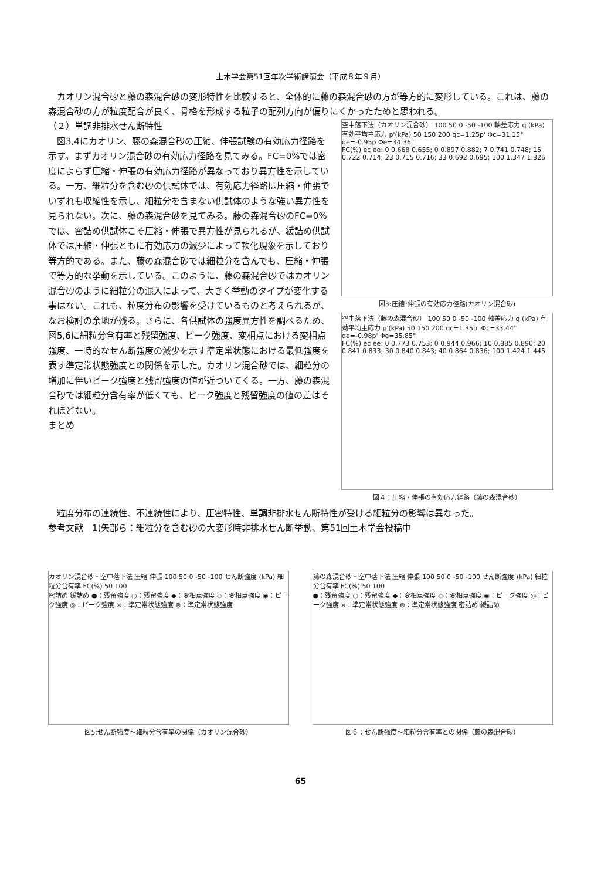土木学会第51回年次学術講演会（平成８年９月）
　カオリン混合砂と藤の森混合砂の変形特性を比較すると、全体的に藤の森混合砂の方が等方的に変形している。これは、藤の森混合砂の方が粒度配合が良く、骨格を形成する粒子の配列方向が偏りにくかったためと思われる。
（２）単調非排水せん断特性
　図3,4にカオリン、藤の森混合砂の圧縮、伸張試験の有効応力径路を示す。まずカオリン混合砂の有効応力径路を見てみる。FC=0%では密度によらず圧縮・伸張の有効応力径路が異なっており異方性を示している。一方、細粒分を含む砂の供試体では、有効応力径路は圧縮・伸張でいずれも収縮性を示し、細粒分を含まない供試体のような強い異方性を見られない。次に、藤の森混合砂を見てみる。藤の森混合砂のFC=0%では、密詰め供試体こそ圧縮・伸張で異方性が見られるが、緩詰め供試体では圧縮・伸張ともに有効応力の減少によって軟化現象を示しており等方的である。また、藤の森混合砂では細粒分を含んでも、圧縮・伸張で等方的な挙動を示している。このように、藤の森混合砂ではカオリン混合砂のように細粒分の混入によって、大きく挙動のタイプが変化する事はない。これも、粒度分布の影響を受けているものと考えられるが、なお検討の余地が残る。さらに、各供試体の強度異方性を調べるため、図5,6に細粒分含有率と残留強度、ピーク強度、変相点における変相点強度、一時的なせん断強度の減少を示す準定常状態における最低強度を表す準定常状態強度との関係を示した。カオリン混合砂では、細粒分の増加に伴いピーク強度と残留強度の値が近づいてくる。一方、藤の森混合砂では細粒分含有率が低くても、ピーク強度と残留強度の値の差はそれほどない。
まとめ
空中落下法（カオリン混合砂） 100 50 0 -50 -100 軸差応力 q (kPa) 有効平均主応力 p'(kPa) 50 150 200 qc=1.25p' Φc=31.15° qe=-0.95p Φe=34.36°
FC(%) ec ee: 0 0.668 0.655; 0 0.897 0.882; 7 0.741 0.748; 15 0.722 0.714; 23 0.715 0.716; 33 0.692 0.695; 100 1.347 1.326
図3:圧縮･伸張の有効応力径路(カオリン混合砂)
空中落下法（藤の森混合砂） 100 50 0 -50 -100 軸差応力 q (kPa) 有効平均主応力 p'(kPa) 50 150 200 qc=1.35p' Φc=33.44° qe=-0.98p' Φe=35.85°
FC(%) ec ee: 0 0.773 0.753; 0 0.944 0.966; 10 0.885 0.890; 20 0.841 0.833; 30 0.840 0.843; 40 0.864 0.836; 100 1.424 1.445
図４：圧縮・伸張の有効応力経路（藤の森混合砂）
　粒度分布の連続性、不連続性により、圧密特性、単調非排水せん断特性が受ける細粒分の影響は異なった。
参考文献　1)矢部ら：細粒分を含む砂の大変形時非排水せん断挙動、第51回土木学会投稿中
カオリン混合砂・空中落下法 圧縮 伸張 100 50 0 -50 -100 せん断強度 (kPa) 細粒分含有率 FC(%) 50 100
密詰め 緩詰め ●：残留強度 ○：残留強度 ◆：変相点強度 ◇：変相点強度 ◉：ピーク強度 ◎：ピーク強度 ×：準定常状態強度 ⊗：準定常状態強度
図5:せん断強度～細粒分含有率の関係（カオリン混合砂）
藤の森混合砂・空中落下法 圧縮 伸張 100 50 0 -50 -100 せん断強度 (kPa) 細粒分含有率 FC(%) 50 100
●：残留強度 ○：残留強度 ◆：変相点強度 ◇：変相点強度 ◉：ピーク強度 ◎：ピーク強度 ×：準定常状態強度 ⊗：準定常状態強度 密詰め 緩詰め
図６：せん断強度～細粒分含有率との関係（藤の森混合砂）
65